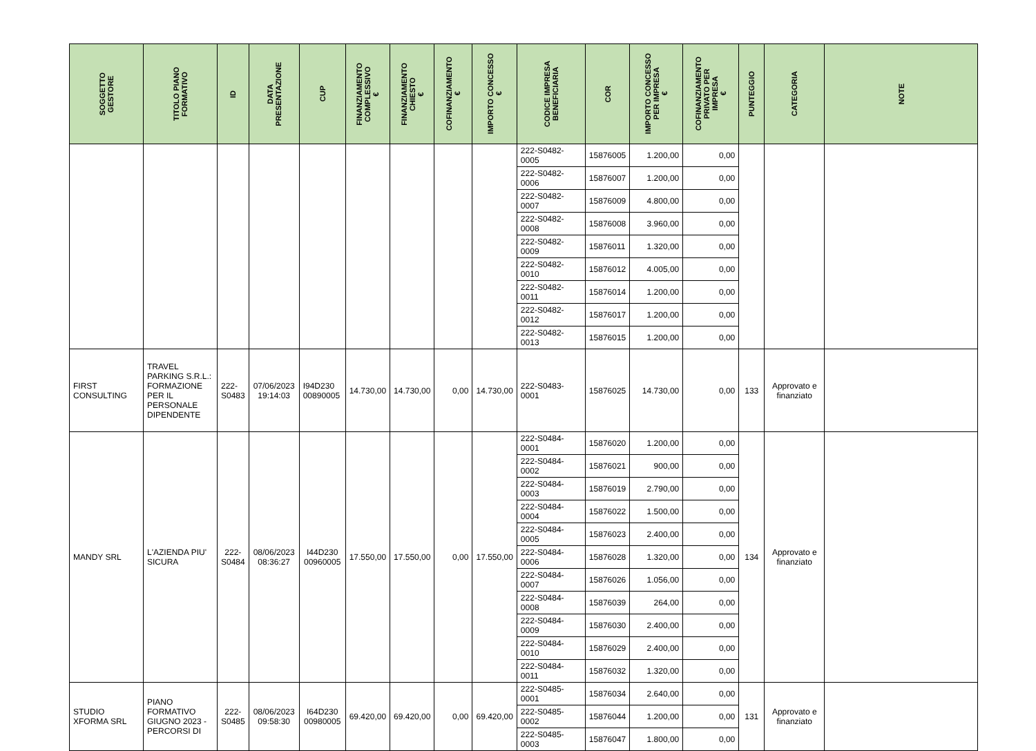| SOGGETTO GESTORE | TITOLO PIANO FORMATIVO | ID | DATA PRESENTAZIONE | CUP | FINANZIAMENTO COMPLESSIVO € | FINANZIAMENTO CHIESTO € | COFINANZIAMENTO € | IMPORTO CONCESSO € | CODICE IMPRESA BENEFICIARIA | COR | IMPORTO CONCESSO PER IMPRESA € | COFINANZIAMENTO PRIVATO PER IMPRESA € | PUNTEGGIO | CATEGORIA | NOTE |
| --- | --- | --- | --- | --- | --- | --- | --- | --- | --- | --- | --- | --- | --- | --- | --- |
| | | | | | | | | | 222-S0482-0005 | 15876005 | 1.200,00 | 0,00 | | | |
| | | | | | | | | | 222-S0482-0006 | 15876007 | 1.200,00 | 0,00 | | | |
| | | | | | | | | | 222-S0482-0007 | 15876009 | 4.800,00 | 0,00 | | | |
| | | | | | | | | | 222-S0482-0008 | 15876008 | 3.960,00 | 0,00 | | | |
| | | | | | | | | | 222-S0482-0009 | 15876011 | 1.320,00 | 0,00 | | | |
| | | | | | | | | | 222-S0482-0010 | 15876012 | 4.005,00 | 0,00 | | | |
| | | | | | | | | | 222-S0482-0011 | 15876014 | 1.200,00 | 0,00 | | | |
| | | | | | | | | | 222-S0482-0012 | 15876017 | 1.200,00 | 0,00 | | | |
| | | | | | | | | | 222-S0482-0013 | 15876015 | 1.200,00 | 0,00 | | | |
| FIRST CONSULTING | TRAVEL PARKING S.R.L.: FORMAZIONE PER IL PERSONALE DIPENDENTE | 222-S0483 | 07/06/2023 19:14:03 | I94D230 00890005 | 14.730,00 | 14.730,00 | 0,00 | 14.730,00 | 222-S0483-0001 | 15876025 | 14.730,00 | 0,00 | 133 | Approvato e finanziato | |
| MANDY SRL | L'AZIENDA PIU' SICURA | 222-S0484 | 08/06/2023 08:36:27 | I44D230 00960005 | 17.550,00 | 17.550,00 | 0,00 | 17.550,00 | 222-S0484-0001 | 15876020 | 1.200,00 | 0,00 | 134 | Approvato e finanziato | |
| | | | | | | | | | 222-S0484-0002 | 15876021 | 900,00 | 0,00 | | | |
| | | | | | | | | | 222-S0484-0003 | 15876019 | 2.790,00 | 0,00 | | | |
| | | | | | | | | | 222-S0484-0004 | 15876022 | 1.500,00 | 0,00 | | | |
| | | | | | | | | | 222-S0484-0005 | 15876023 | 2.400,00 | 0,00 | | | |
| | | | | | | | | | 222-S0484-0006 | 15876028 | 1.320,00 | 0,00 | | | |
| | | | | | | | | | 222-S0484-0007 | 15876026 | 1.056,00 | 0,00 | | | |
| | | | | | | | | | 222-S0484-0008 | 15876039 | 264,00 | 0,00 | | | |
| | | | | | | | | | 222-S0484-0009 | 15876030 | 2.400,00 | 0,00 | | | |
| | | | | | | | | | 222-S0484-0010 | 15876029 | 2.400,00 | 0,00 | | | |
| | | | | | | | | | 222-S0484-0011 | 15876032 | 1.320,00 | 0,00 | | | |
| STUDIO XFORMA SRL | PIANO FORMATIVO GIUGNO 2023 - PERCORSI DI | 222-S0485 | 08/06/2023 09:58:30 | I64D230 00980005 | 69.420,00 | 69.420,00 | 0,00 | 69.420,00 | 222-S0485-0001 | 15876034 | 2.640,00 | 0,00 | 131 | Approvato e finanziato | |
| | | | | | | | | | 222-S0485-0002 | 15876044 | 1.200,00 | 0,00 | | | |
| | | | | | | | | | 222-S0485-0003 | 15876047 | 1.800,00 | 0,00 | | | |